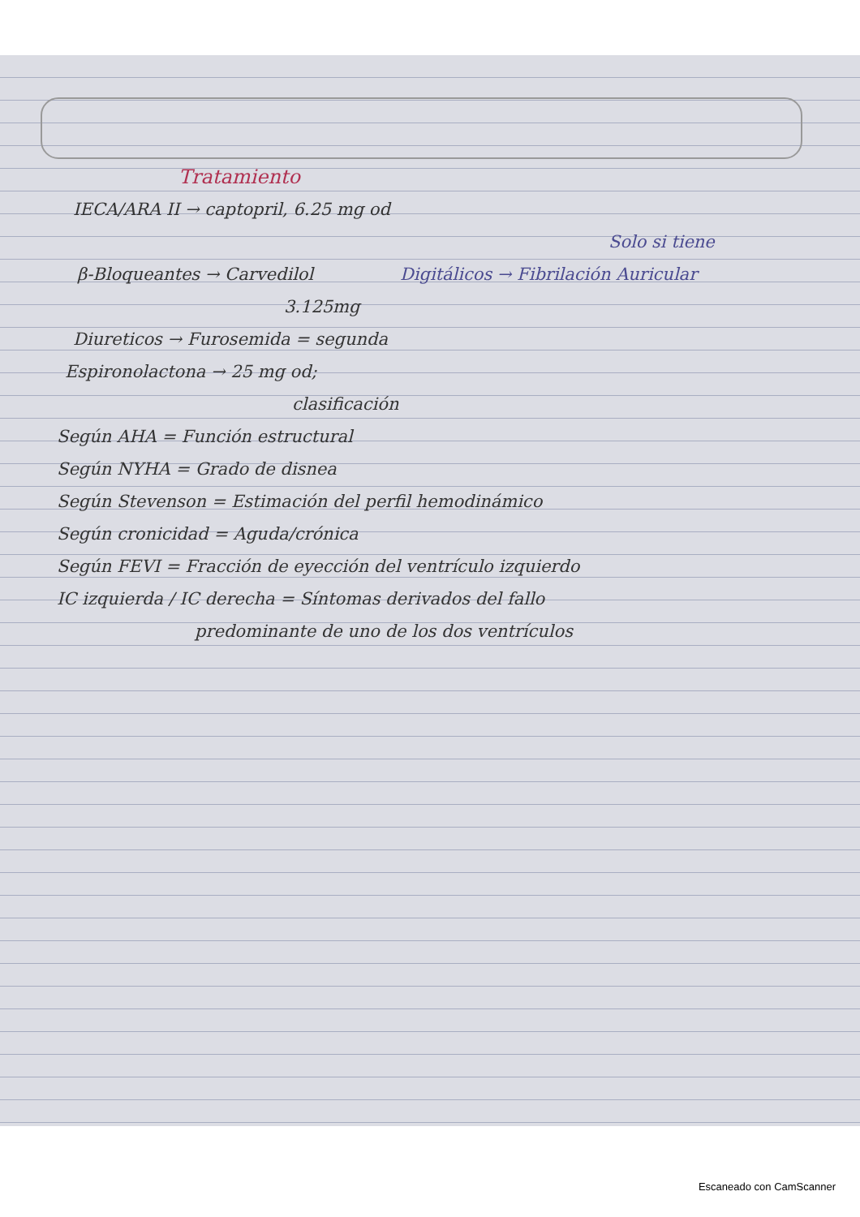Tratamiento
IECA/ARA II → captopril, 6.25 mg od
Solo si tiene
β-Bloqueantes → Carvedilol Digitálicos → Fibrilación Auricular
3.125mg
Diureticos → Furosemida = segunda
Espironolactona → 25 mg od;
clasificación
Según AHA = Función estructural
Según NYHA = Grado de disnea
Según Stevenson = Estimación del perfil hemodinámico
Según cronicidad = Aguda/crónica
Según FEVI = Fracción de eyección del ventrículo izquierdo
IC izquierda / IC derecha = Síntomas derivados del fallo
predominante de uno de los dos ventrículos
Escaneado con CamScanner